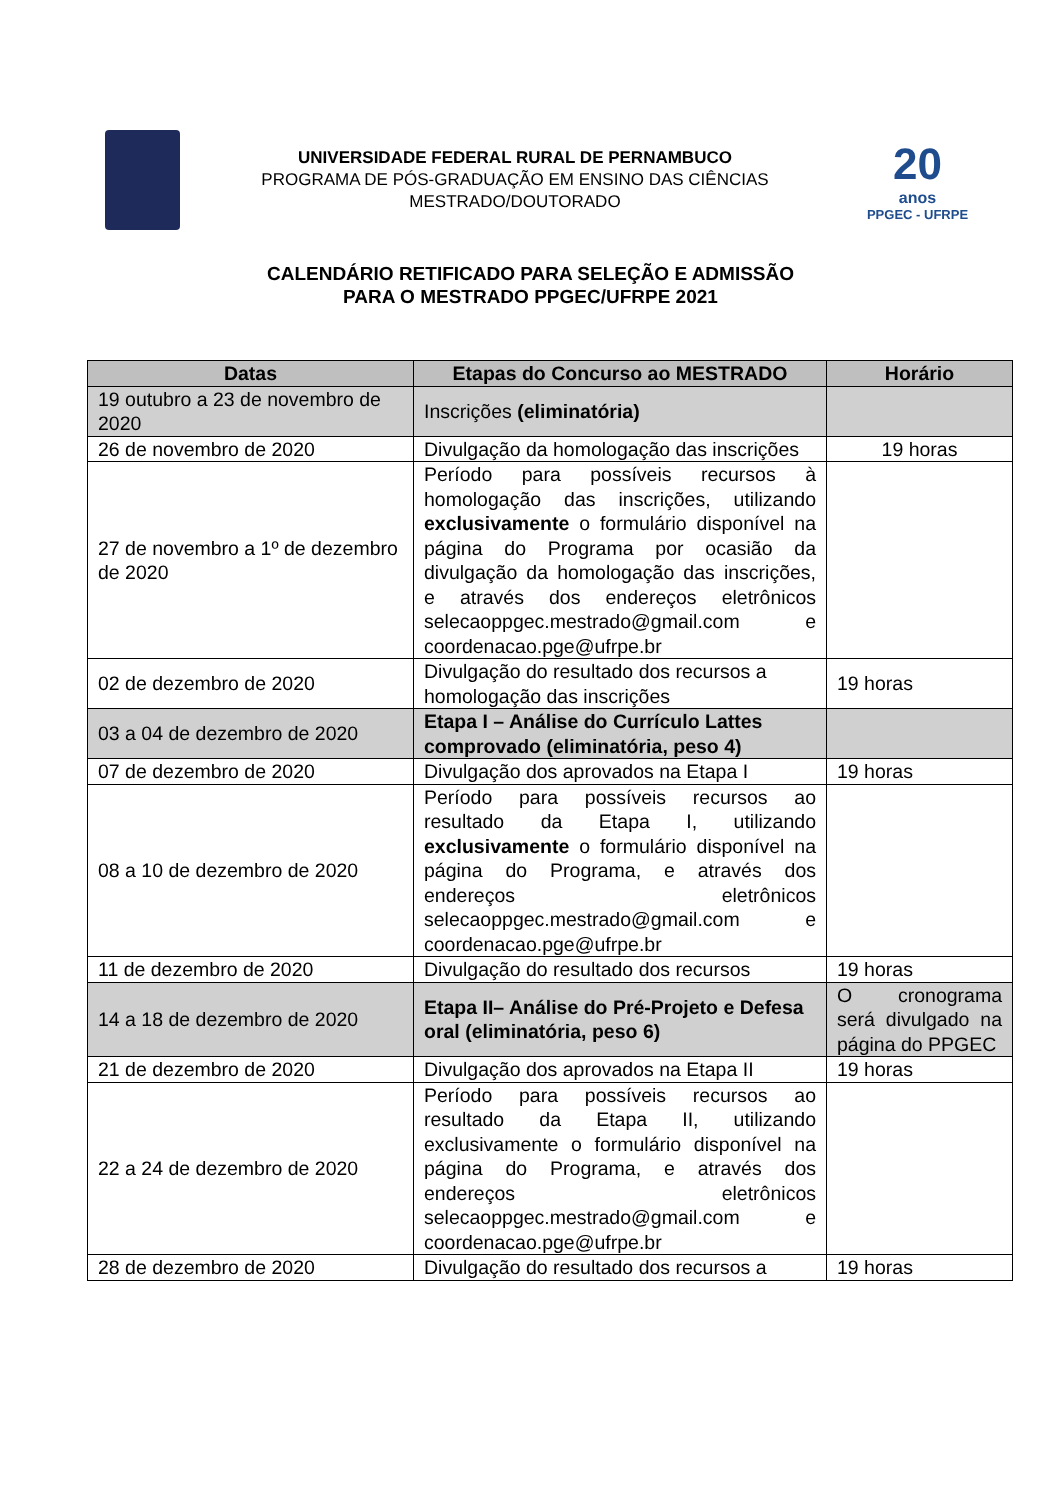UNIVERSIDADE FEDERAL RURAL DE PERNAMBUCO
PROGRAMA DE PÓS-GRADUAÇÃO EM ENSINO DAS CIÊNCIAS
MESTRADO/DOUTORADO
20
anos
PPGEC - UFRPE
CALENDÁRIO RETIFICADO PARA SELEÇÃO E ADMISSÃO
PARA O MESTRADO PPGEC/UFRPE 2021
| Datas | Etapas do Concurso ao MESTRADO | Horário |
| --- | --- | --- |
| 19 outubro a 23 de novembro de 2020 | Inscrições (eliminatória) | |
| 26 de novembro de 2020 | Divulgação da homologação das inscrições | 19 horas |
| 27 de novembro a 1º de dezembro de 2020 | Período para possíveis recursos à homologação das inscrições, utilizando exclusivamente o formulário disponível na página do Programa por ocasião da divulgação da homologação das inscrições, e através dos endereços eletrônicos selecaoppgec.mestrado@gmail.com e coordenacao.pge@ufrpe.br | |
| 02 de dezembro de 2020 | Divulgação do resultado dos recursos a homologação das inscrições | 19 horas |
| 03 a 04 de dezembro de 2020 | Etapa I – Análise do Currículo Lattes comprovado (eliminatória, peso 4) | |
| 07 de dezembro de 2020 | Divulgação dos aprovados na Etapa I | 19 horas |
| 08 a 10 de dezembro de 2020 | Período para possíveis recursos ao resultado da Etapa I, utilizando exclusivamente o formulário disponível na página do Programa, e através dos endereços eletrônicos selecaoppgec.mestrado@gmail.com e coordenacao.pge@ufrpe.br | |
| 11 de dezembro de 2020 | Divulgação do resultado dos recursos | 19 horas |
| 14 a 18 de dezembro de 2020 | Etapa II– Análise do Pré-Projeto e Defesa oral (eliminatória, peso 6) | O cronograma será divulgado na página do PPGEC |
| 21 de dezembro de 2020 | Divulgação dos aprovados na Etapa II | 19 horas |
| 22 a 24 de dezembro de 2020 | Período para possíveis recursos ao resultado da Etapa II, utilizando exclusivamente o formulário disponível na página do Programa, e através dos endereços eletrônicos selecaoppgec.mestrado@gmail.com e coordenacao.pge@ufrpe.br | |
| 28 de dezembro de 2020 | Divulgação do resultado dos recursos a | 19 horas |